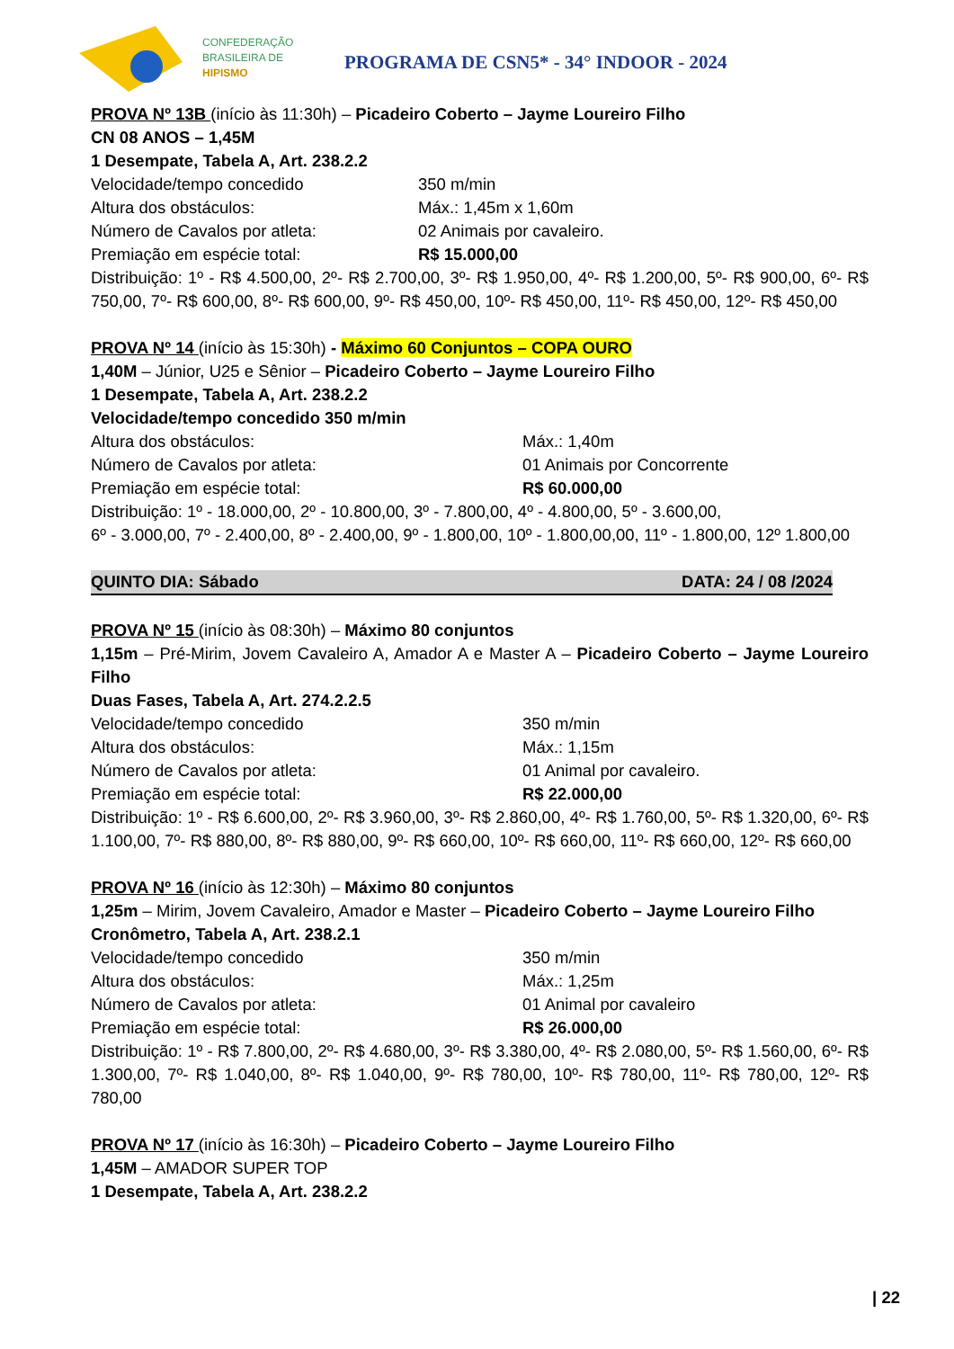CONFEDERAÇÃO
BRASILEIRA DE
HIPISMO
PROGRAMA DE CSN5* - 34° INDOOR - 2024
PROVA Nº 13B (início às 11:30h) – Picadeiro Coberto – Jayme Loureiro Filho
CN 08 ANOS – 1,45M
1 Desempate, Tabela A, Art. 238.2.2
Velocidade/tempo concedido 350 m/min
Altura dos obstáculos: Máx.: 1,45m x 1,60m
Número de Cavalos por atleta: 02 Animais por cavaleiro.
Premiação em espécie total: R$ 15.000,00
Distribuição: 1º - R$ 4.500,00, 2º- R$ 2.700,00, 3º- R$ 1.950,00, 4º- R$ 1.200,00, 5º- R$ 900,00, 6º- R$ 750,00, 7º- R$ 600,00, 8º- R$ 600,00, 9º- R$ 450,00, 10º- R$ 450,00, 11º- R$ 450,00, 12º- R$ 450,00
PROVA Nº 14 (início às 15:30h) - Máximo 60 Conjuntos – COPA OURO
1,40M – Júnior, U25 e Sênior – Picadeiro Coberto – Jayme Loureiro Filho
1 Desempate, Tabela A, Art. 238.2.2
Velocidade/tempo concedido 350 m/min
Altura dos obstáculos: Máx.: 1,40m
Número de Cavalos por atleta: 01 Animais por Concorrente
Premiação em espécie total: R$ 60.000,00
Distribuição: 1º - 18.000,00, 2º - 10.800,00, 3º - 7.800,00, 4º - 4.800,00, 5º - 3.600,00,
6º - 3.000,00, 7º - 2.400,00, 8º - 2.400,00, 9º - 1.800,00, 10º - 1.800,00,00, 11º - 1.800,00, 12º 1.800,00
QUINTO DIA: Sábado DATA: 24 / 08 /2024
PROVA Nº 15 (início às 08:30h) – Máximo 80 conjuntos
1,15m – Pré-Mirim, Jovem Cavaleiro A, Amador A e Master A – Picadeiro Coberto – Jayme Loureiro Filho
Duas Fases, Tabela A, Art. 274.2.2.5
Velocidade/tempo concedido 350 m/min
Altura dos obstáculos: Máx.: 1,15m
Número de Cavalos por atleta: 01 Animal por cavaleiro.
Premiação em espécie total: R$ 22.000,00
Distribuição: 1º - R$ 6.600,00, 2º- R$ 3.960,00, 3º- R$ 2.860,00, 4º- R$ 1.760,00, 5º- R$ 1.320,00, 6º- R$ 1.100,00, 7º- R$ 880,00, 8º- R$ 880,00, 9º- R$ 660,00, 10º- R$ 660,00, 11º- R$ 660,00, 12º- R$ 660,00
PROVA Nº 16 (início às 12:30h) – Máximo 80 conjuntos
1,25m – Mirim, Jovem Cavaleiro, Amador e Master – Picadeiro Coberto – Jayme Loureiro Filho
Cronômetro, Tabela A, Art. 238.2.1
Velocidade/tempo concedido 350 m/min
Altura dos obstáculos: Máx.: 1,25m
Número de Cavalos por atleta: 01 Animal por cavaleiro
Premiação em espécie total: R$ 26.000,00
Distribuição: 1º - R$ 7.800,00, 2º- R$ 4.680,00, 3º- R$ 3.380,00, 4º- R$ 2.080,00, 5º- R$ 1.560,00, 6º- R$ 1.300,00, 7º- R$ 1.040,00, 8º- R$ 1.040,00, 9º- R$ 780,00, 10º- R$ 780,00, 11º- R$ 780,00, 12º- R$ 780,00
PROVA Nº 17 (início às 16:30h) – Picadeiro Coberto – Jayme Loureiro Filho
1,45M – AMADOR SUPER TOP
1 Desempate, Tabela A, Art. 238.2.2
| 22